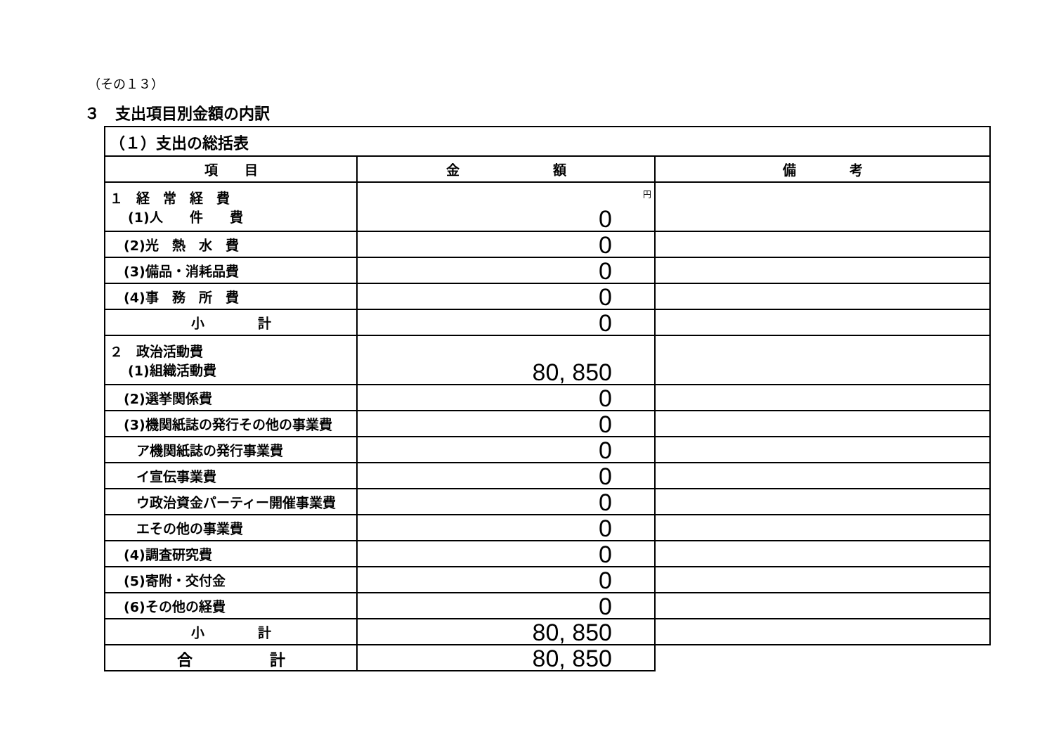（その１３）
３　支出項目別金額の内訳
| （１）支出の総括表 | | |
| 項 目 | 金 額 | 備 考 |
| １ 経 常 経 費 (1)人 件 費 | 円 0 | |
| (2)光 熱 水 費 | 0 | |
| (3)備品・消耗品費 | 0 | |
| (4)事 務 所 費 | 0 | |
| 小 計 | 0 | |
| ２ 政治活動費 (1)組織活動費 | 80, 850 | |
| (2)選挙関係費 | 0 | |
| (3)機関紙誌の発行その他の事業費 | 0 | |
| ア機関紙誌の発行事業費 | 0 | |
| イ宣伝事業費 | 0 | |
| ウ政治資金パーティー開催事業費 | 0 | |
| エその他の事業費 | 0 | |
| (4)調査研究費 | 0 | |
| (5)寄附・交付金 | 0 | |
| (6)その他の経費 | 0 | |
| 小 計 | 80, 850 | |
| 合 計 | 80, 850 | |